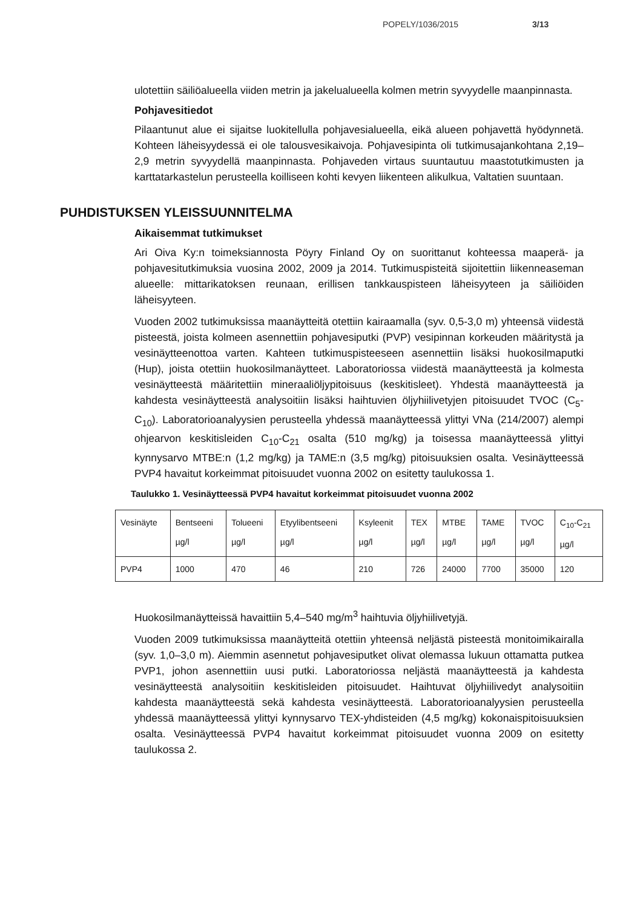POPELY/1036/2015 3/13
ulotettiin säiliöalueella viiden metrin ja jakelualueella kolmen metrin syvyydelle maanpinnasta.
Pohjavesitiedot
Pilaantunut alue ei sijaitse luokitellulla pohjavesialueella, eikä alueen pohjavettä hyödynnetä. Kohteen läheisyydessä ei ole talousvesikaivoja. Pohjavesipinta oli tutkimusajankohtana 2,19–2,9 metrin syvyydellä maanpinnasta. Pohjaveden virtaus suuntautuu maastotutkimusten ja karttatarkastelun perusteella koilliseen kohti kevyen liikenteen alikulkua, Valtatien suuntaan.
PUHDISTUKSEN YLEISSUUNNITELMA
Aikaisemmat tutkimukset
Ari Oiva Ky:n toimeksiannosta Pöyry Finland Oy on suorittanut kohteessa maaperä- ja pohjavesitutkimuksia vuosina 2002, 2009 ja 2014. Tutkimuspisteitä sijoitettiin liikenneaseman alueelle: mittarikatoksen reunaan, erillisen tankkauspisteen läheisyyteen ja säiliöiden läheisyyteen.
Vuoden 2002 tutkimuksissa maanäytteitä otettiin kairaamalla (syv. 0,5-3,0 m) yhteensä viidestä pisteestä, joista kolmeen asennettiin pohjavesiputki (PVP) vesipinnan korkeuden määritystä ja vesinäytteenottoa varten. Kahteen tutkimuspisteeseen asennettiin lisäksi huokosilmaputki (Hup), joista otettiin huokosilmanäytteet. Laboratoriossa viidestä maanäytteestä ja kolmesta vesinäytteestä määritettiin mineraaliöljypitoisuus (keskitisleet). Yhdestä maanäytteestä ja kahdesta vesinäytteestä analysoitiin lisäksi haihtuvien öljyhiilivetyjen pitoisuudet TVOC (C<sub>5</sub>-C<sub>10</sub>). Laboratorioanalyysien perusteella yhdessä maanäytteessä ylittyi VNa (214/2007) alempi ohjearvon keskitisleiden C<sub>10</sub>-C<sub>21</sub> osalta (510 mg/kg) ja toisessa maanäytteessä ylittyi kynnysarvo MTBE:n (1,2 mg/kg) ja TAME:n (3,5 mg/kg) pitoisuuksien osalta. Vesinäytteessä PVP4 havaitut korkeimmat pitoisuudet vuonna 2002 on esitetty taulukossa 1.
Taulukko 1. Vesinäytteessä PVP4 havaitut korkeimmat pitoisuudet vuonna 2002
| Vesinäyte | Bentseeni µg/l | Tolueeni µg/l | Etyylibentseeni µg/l | Ksyleenit µg/l | TEX µg/l | MTBE µg/l | TAME µg/l | TVOC µg/l | C<sub>10</sub>-C<sub>21</sub> µg/l |
| PVP4 | 1000 | 470 | 46 | 210 | 726 | 24000 | 7700 | 35000 | 120 |
Huokosilmanäytteissä havaittiin 5,4–540 mg/m<sup>3</sup> haihtuvia öljyhiilivetyjä.
Vuoden 2009 tutkimuksissa maanäytteitä otettiin yhteensä neljästä pisteestä monitoimikairalla (syv. 1,0–3,0 m). Aiemmin asennetut pohjavesiputket olivat olemassa lukuun ottamatta putkea PVP1, johon asennettiin uusi putki. Laboratoriossa neljästä maanäytteestä ja kahdesta vesinäytteestä analysoitiin keskitisleiden pitoisuudet. Haihtuvat öljyhiilivedyt analysoitiin kahdesta maanäytteestä sekä kahdesta vesinäytteestä. Laboratorioanalyysien perusteella yhdessä maanäytteessä ylittyi kynnysarvo TEX-yhdisteiden (4,5 mg/kg) kokonaispitoisuuksien osalta. Vesinäytteessä PVP4 havaitut korkeimmat pitoisuudet vuonna 2009 on esitetty taulukossa 2.